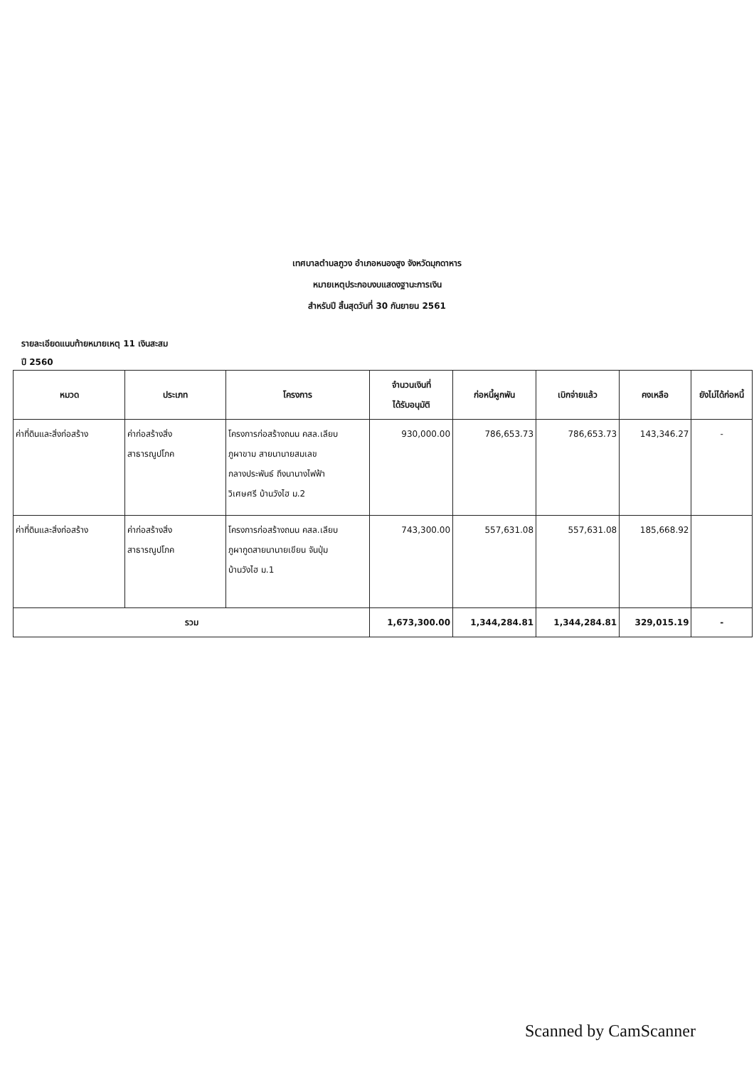เทศบาลตำบลภูวง อำเภอหนองสูง จังหวัดมุกดาหาร
หมายเหตุประกอบงบแสดงฐานะการเงิน
สำหรับปี สิ้นสุดวันที่ 30 กันยายน 2561
รายละเอียดแนบท้ายหมายเหตุ 11 เงินสะสม
ปี 2560
| หมวด | ประเภท | โครงการ | จำนวนเงินที่ ได้รับอนุมัติ | ก่อหนี้ผูกพัน | เบิกจ่ายแล้ว | คงเหลือ | ยังไม่ได้ก่อหนี้ |
| --- | --- | --- | --- | --- | --- | --- | --- |
| ค่าที่ดินและสิ่งก่อสร้าง | ค่าก่อสร้างสิ่ง สาธารณูปโภค | โครงการก่อสร้างถนน คสล.เลียบ ภูผาขาม สายนานายสมเลข กลางประพันธ์ ถึงนานางไฟฟ้า วิเศษศรี บ้านวังไฮ ม.2 | 930,000.00 | 786,653.73 | 786,653.73 | 143,346.27 | - |
| ค่าที่ดินและสิ่งก่อสร้าง | ค่าก่อสร้างสิ่ง สาธารณูปโภค | โครงการก่อสร้างถนน คสล.เลียบ ภูผากูดสายนานายเขียน จันปุ่ม บ้านวังไฮ ม.1 | 743,300.00 | 557,631.08 | 557,631.08 | 185,668.92 | |
| รวม | | | 1,673,300.00 | 1,344,284.81 | 1,344,284.81 | 329,015.19 | - |
Scanned by CamScanner